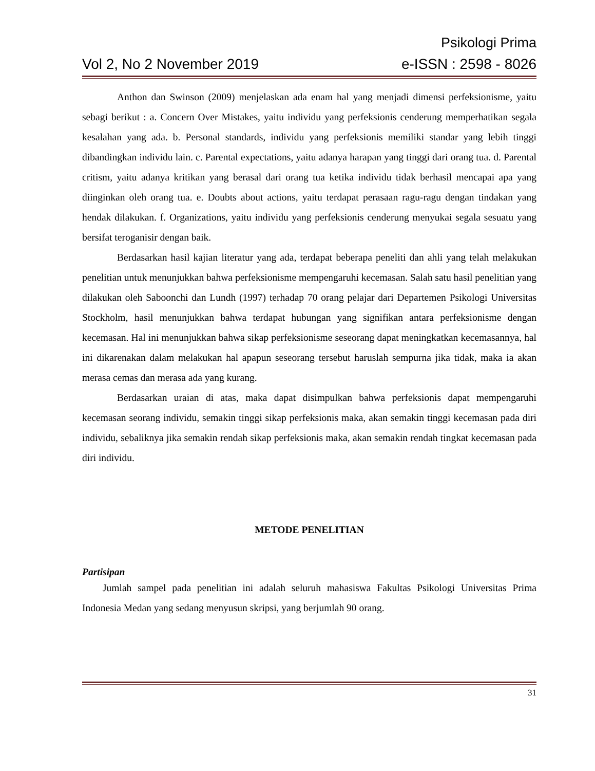Psikologi Prima
Vol 2, No 2 November 2019 e-ISSN : 2598 - 8026
Anthon dan Swinson (2009) menjelaskan ada enam hal yang menjadi dimensi perfeksionisme, yaitu sebagi berikut : a. Concern Over Mistakes, yaitu individu yang perfeksionis cenderung memperhatikan segala kesalahan yang ada. b. Personal standards, individu yang perfeksionis memiliki standar yang lebih tinggi dibandingkan individu lain. c. Parental expectations, yaitu adanya harapan yang tinggi dari orang tua. d. Parental critism, yaitu adanya kritikan yang berasal dari orang tua ketika individu tidak berhasil mencapai apa yang diinginkan oleh orang tua. e. Doubts about actions, yaitu terdapat perasaan ragu-ragu dengan tindakan yang hendak dilakukan. f. Organizations, yaitu individu yang perfeksionis cenderung menyukai segala sesuatu yang bersifat teroganisir dengan baik.
Berdasarkan hasil kajian literatur yang ada, terdapat beberapa peneliti dan ahli yang telah melakukan penelitian untuk menunjukkan bahwa perfeksionisme mempengaruhi kecemasan. Salah satu hasil penelitian yang dilakukan oleh Saboonchi dan Lundh (1997) terhadap 70 orang pelajar dari Departemen Psikologi Universitas Stockholm, hasil menunjukkan bahwa terdapat hubungan yang signifikan antara perfeksionisme dengan kecemasan. Hal ini menunjukkan bahwa sikap perfeksionisme seseorang dapat meningkatkan kecemasannya, hal ini dikarenakan dalam melakukan hal apapun seseorang tersebut haruslah sempurna jika tidak, maka ia akan merasa cemas dan merasa ada yang kurang.
Berdasarkan uraian di atas, maka dapat disimpulkan bahwa perfeksionis dapat mempengaruhi kecemasan seorang individu, semakin tinggi sikap perfeksionis maka, akan semakin tinggi kecemasan pada diri individu, sebaliknya jika semakin rendah sikap perfeksionis maka, akan semakin rendah tingkat kecemasan pada diri individu.
METODE PENELITIAN
Partisipan
Jumlah sampel pada penelitian ini adalah seluruh mahasiswa Fakultas Psikologi Universitas Prima Indonesia Medan yang sedang menyusun skripsi, yang berjumlah 90 orang.
31